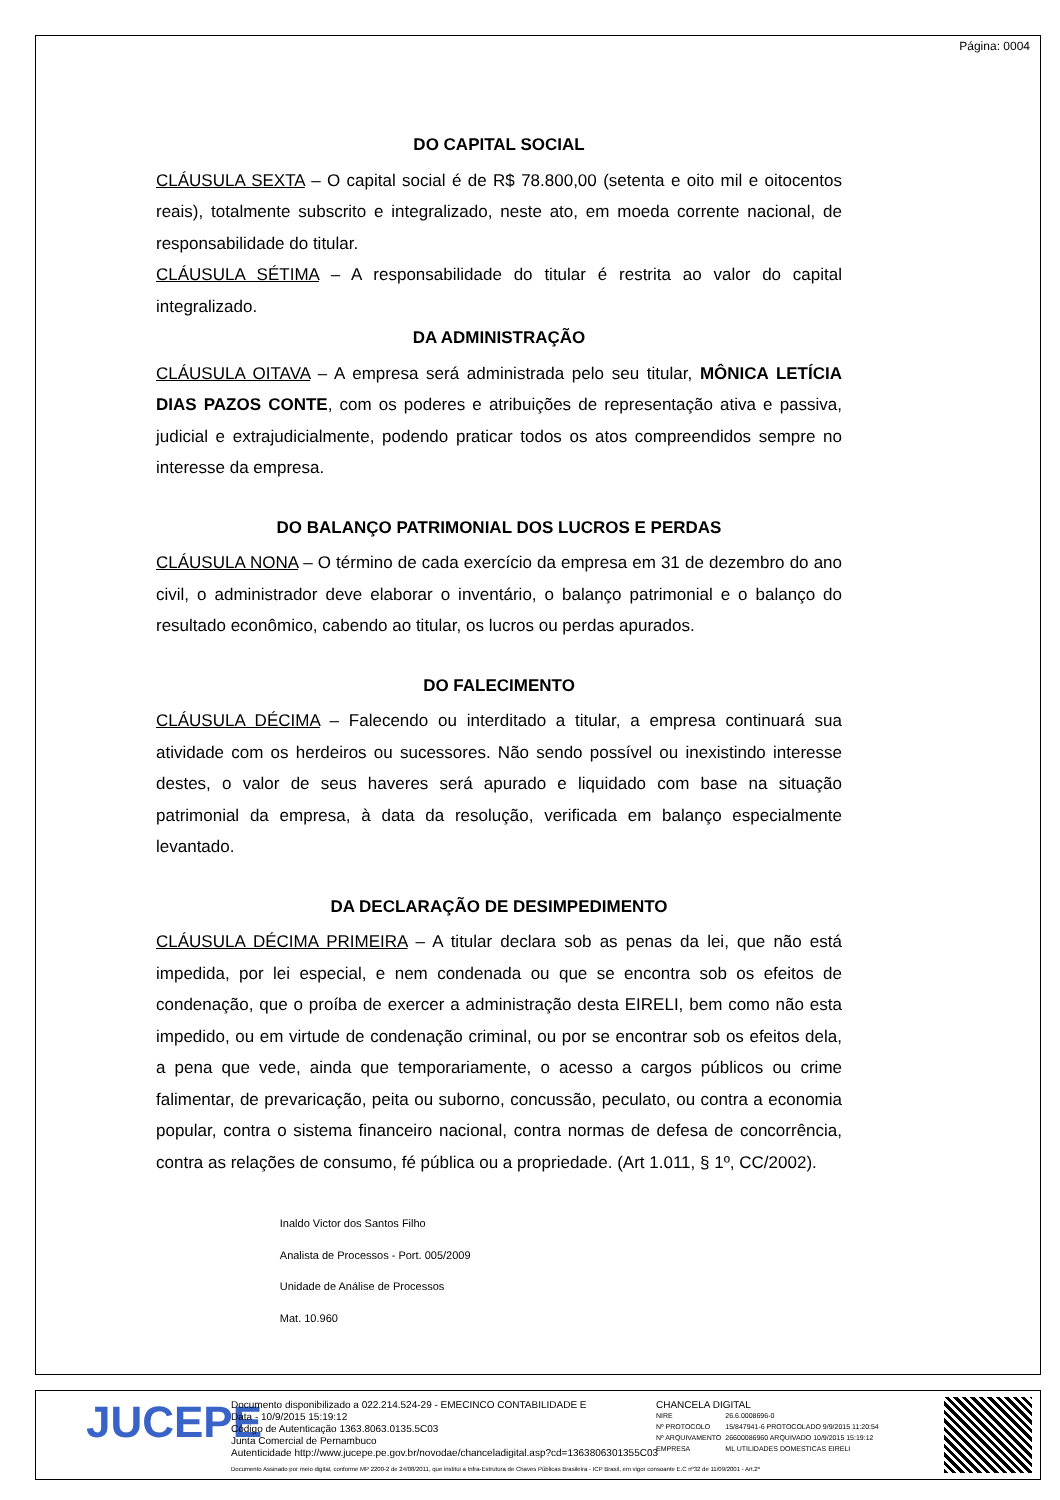Página: 0004
DO CAPITAL SOCIAL
CLÁUSULA SEXTA – O capital social é de R$ 78.800,00 (setenta e oito mil e oitocentos reais), totalmente subscrito e integralizado, neste ato, em moeda corrente nacional, de responsabilidade do titular.
CLÁUSULA SÉTIMA – A responsabilidade do titular é restrita ao valor do capital integralizado.
DA ADMINISTRAÇÃO
CLÁUSULA OITAVA – A empresa será administrada pelo seu titular, MÔNICA LETÍCIA DIAS PAZOS CONTE, com os poderes e atribuições de representação ativa e passiva, judicial e extrajudicialmente, podendo praticar todos os atos compreendidos sempre no interesse da empresa.
DO BALANÇO PATRIMONIAL DOS LUCROS E PERDAS
CLÁUSULA NONA – O término de cada exercício da empresa em 31 de dezembro do ano civil, o administrador deve elaborar o inventário, o balanço patrimonial e o balanço do resultado econômico, cabendo ao titular, os lucros ou perdas apurados.
DO FALECIMENTO
CLÁUSULA DÉCIMA – Falecendo ou interditado a titular, a empresa continuará sua atividade com os herdeiros ou sucessores. Não sendo possível ou inexistindo interesse destes, o valor de seus haveres será apurado e liquidado com base na situação patrimonial da empresa, à data da resolução, verificada em balanço especialmente levantado.
DA DECLARAÇÃO DE DESIMPEDIMENTO
CLÁUSULA DÉCIMA PRIMEIRA – A titular declara sob as penas da lei, que não está impedida, por lei especial, e nem condenada ou que se encontra sob os efeitos de condenação, que o proíba de exercer a administração desta EIRELI, bem como não esta impedido, ou em virtude de condenação criminal, ou por se encontrar sob os efeitos dela, a pena que vede, ainda que temporariamente, o acesso a cargos públicos ou crime falimentar, de prevaricação, peita ou suborno, concussão, peculato, ou contra a economia popular, contra o sistema financeiro nacional, contra normas de defesa de concorrência, contra as relações de consumo, fé pública ou a propriedade. (Art 1.011, § 1º, CC/2002).
Inaldo Victor dos Santos Filho
Analista de Processos - Port. 005/2009
Unidade de Análise de Processos
Mat. 10.960
JUCEPE
Documento disponibilizado a 022.214.524-29 - EMECINCO CONTABILIDADE E
Data - 10/9/2015 15:19:12
Código de Autenticação 1363.8063.0135.5C03
Junta Comercial de Pernambuco
Autenticidade http://www.jucepe.pe.gov.br/novodae/chanceladigital.asp?cd=1363806301355C03
CHANCELA DIGITAL
| NIRE | 26.6.0008696-0 |
| Nº PROTOCOLO | 15/847941-6 PROTOCOLADO 9/9/2015 11:20:54 |
| Nº ARQUIVAMENTO | 26600086960 ARQUIVADO 10/9/2015 15:19:12 |
| EMPRESA | ML UTILIDADES DOMESTICAS EIRELI |
Documento Assinado por meio digital, conforme MP 2200-2 de 24/08/2011, que institui a Infra-Estrutura de Chaves Públicas Brasileira - ICP Brasil, em vigor consoante E.C nº32 de 11/09/2001 - Art.2º